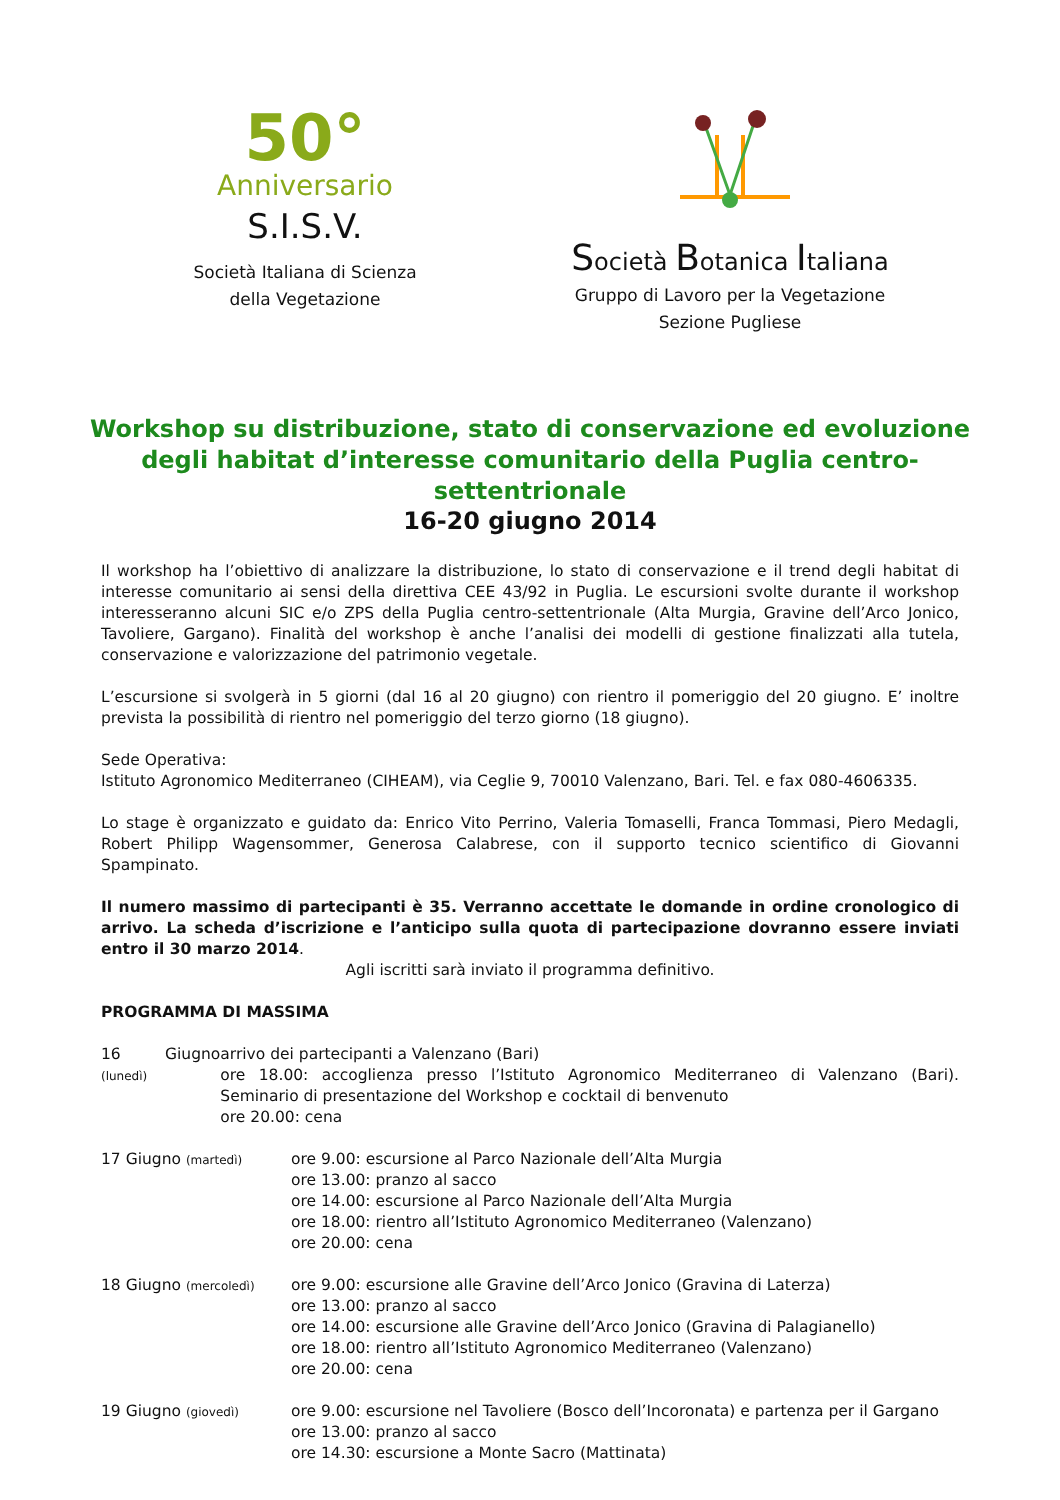50°
Anniversario
S.I.S.V.
Società Italiana di Scienza
della Vegetazione
Società Botanica Italiana
Gruppo di Lavoro per la Vegetazione
Sezione Pugliese
Workshop su distribuzione, stato di conservazione ed evoluzione degli habitat d’interesse comunitario della Puglia centro-settentrionale
16-20 giugno 2014
Il workshop ha l’obiettivo di analizzare la distribuzione, lo stato di conservazione e il trend degli habitat di interesse comunitario ai sensi della direttiva CEE 43/92 in Puglia. Le escursioni svolte durante il workshop interesseranno alcuni SIC e/o ZPS della Puglia centro-settentrionale (Alta Murgia, Gravine dell’Arco Jonico, Tavoliere, Gargano). Finalità del workshop è anche l’analisi dei modelli di gestione finalizzati alla tutela, conservazione e valorizzazione del patrimonio vegetale.
L’escursione si svolgerà in 5 giorni (dal 16 al 20 giugno) con rientro il pomeriggio del 20 giugno. E’ inoltre prevista la possibilità di rientro nel pomeriggio del terzo giorno (18 giugno).
Sede Operativa:
Istituto Agronomico Mediterraneo (CIHEAM), via Ceglie 9, 70010 Valenzano, Bari. Tel. e fax 080-4606335.
Lo stage è organizzato e guidato da: Enrico Vito Perrino, Valeria Tomaselli, Franca Tommasi, Piero Medagli, Robert Philipp Wagensommer, Generosa Calabrese, con il supporto tecnico scientifico di Giovanni Spampinato.
Il numero massimo di partecipanti è 35. Verranno accettate le domande in ordine cronologico di arrivo. La scheda d’iscrizione e l’anticipo sulla quota di partecipazione dovranno essere inviati entro il 30 marzo 2014.
Agli iscritti sarà inviato il programma definitivo.
PROGRAMMA DI MASSIMA
16 Giugno (lunedì)
arrivo dei partecipanti a Valenzano (Bari)
ore 18.00: accoglienza presso l’Istituto Agronomico Mediterraneo di Valenzano (Bari). Seminario di presentazione del Workshop e cocktail di benvenuto
ore 20.00: cena
17 Giugno (martedì)
ore 9.00: escursione al Parco Nazionale dell’Alta Murgia
ore 13.00: pranzo al sacco
ore 14.00: escursione al Parco Nazionale dell’Alta Murgia
ore 18.00: rientro all’Istituto Agronomico Mediterraneo (Valenzano)
ore 20.00: cena
18 Giugno (mercoledì)
ore 9.00: escursione alle Gravine dell’Arco Jonico (Gravina di Laterza)
ore 13.00: pranzo al sacco
ore 14.00: escursione alle Gravine dell’Arco Jonico (Gravina di Palagianello)
ore 18.00: rientro all’Istituto Agronomico Mediterraneo (Valenzano)
ore 20.00: cena
19 Giugno (giovedì)
ore 9.00: escursione nel Tavoliere (Bosco dell’Incoronata) e partenza per il Gargano
ore 13.00: pranzo al sacco
ore 14.30: escursione a Monte Sacro (Mattinata)